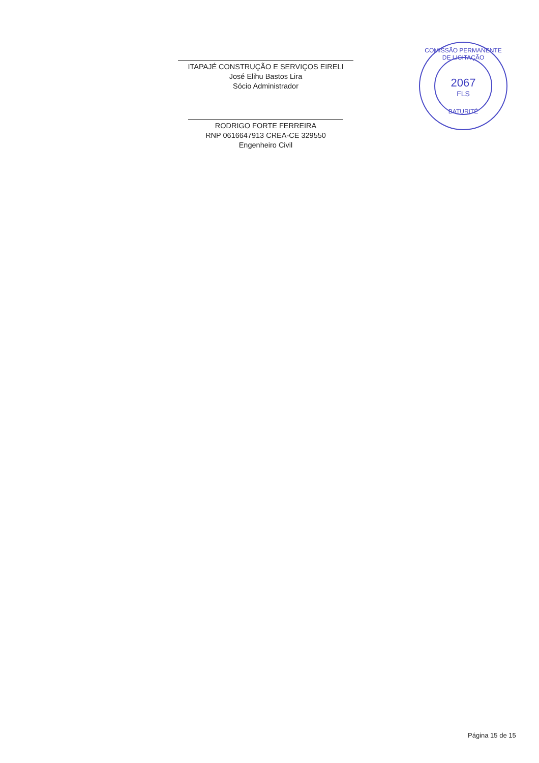ITAPAJÉ CONSTRUÇÃO E SERVIÇOS EIRELI
José Elihu Bastos Lira
Sócio Administrador
RODRIGO FORTE FERREIRA
RNP 0616647913 CREA-CE 329550
Engenheiro Civil
COMISSÃO PERMANENTE DE LICITAÇÃO
2067
FLS
BATURITÉ
Página 15 de 15